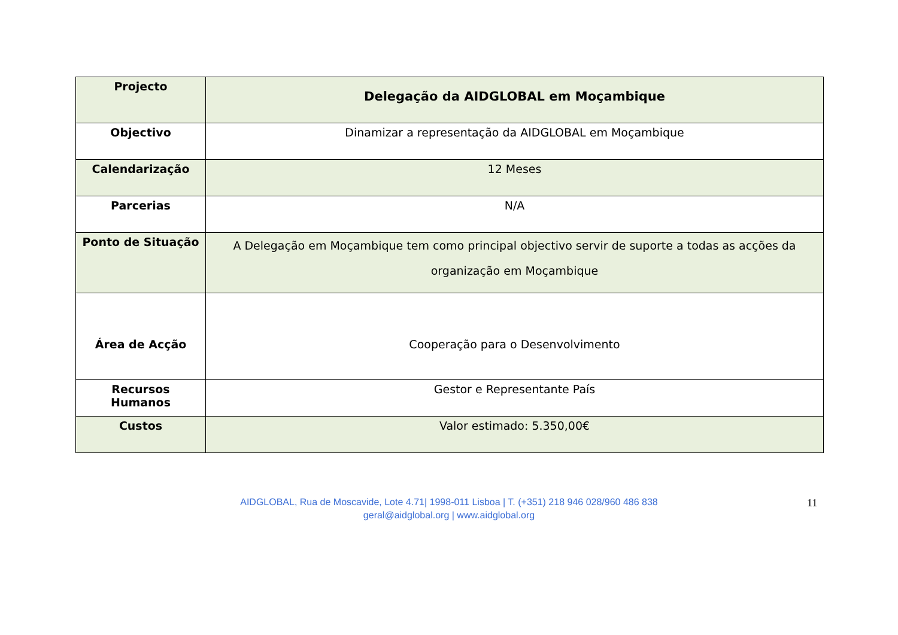| Projecto | Delegação da AIDGLOBAL em Moçambique |
| Objectivo | Dinamizar a representação da AIDGLOBAL em Moçambique |
| Calendarização | 12 Meses |
| Parcerias | N/A |
| Ponto de Situação | A Delegação em Moçambique tem como principal objectivo servir de suporte a todas as acções da organização em Moçambique |
| Área de Acção | Cooperação para o Desenvolvimento |
| Recursos Humanos | Gestor e Representante País |
| Custos | Valor estimado: 5.350,00€ |
11
AIDGLOBAL, Rua de Moscavide, Lote 4.71| 1998-011 Lisboa | T. (+351) 218 946 028/960 486 838
geral@aidglobal.org | www.aidglobal.org